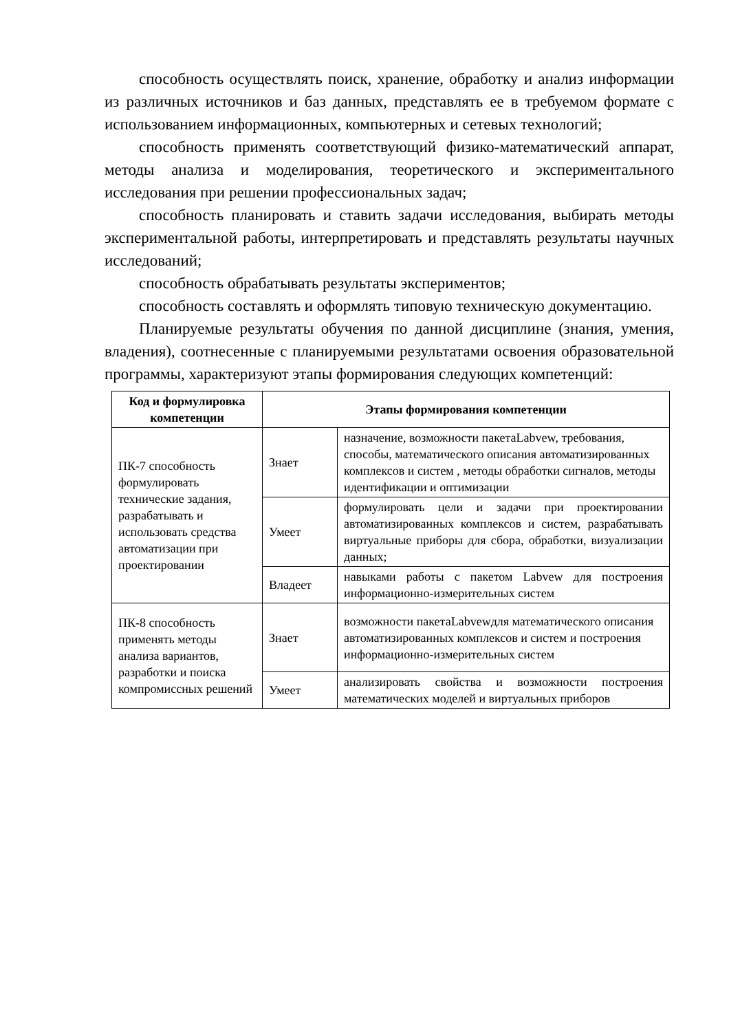способность осуществлять поиск, хранение, обработку и анализ информации из различных источников и баз данных, представлять ее в требуемом формате с использованием информационных, компьютерных и сетевых технологий;
способность применять соответствующий физико-математический аппарат, методы анализа и моделирования, теоретического и экспериментального исследования при решении профессиональных задач;
способность планировать и ставить задачи исследования, выбирать методы экспериментальной работы, интерпретировать и представлять результаты научных исследований;
способность обрабатывать результаты экспериментов;
способность составлять и оформлять типовую техническую документацию.
Планируемые результаты обучения по данной дисциплине (знания, умения, владения), соотнесенные с планируемыми результатами освоения образовательной программы, характеризуют этапы формирования следующих компетенций:
| Код и формулировка компетенции | Этапы формирования компетенции | |
| --- | --- | --- |
| ПК-7 способность формулировать технические задания, разрабатывать и использовать средства автоматизации при проектировании | Знает | назначение, возможности пакетаLabvew, требования, способы, математического описания автоматизированных комплексов и систем , методы обработки сигналов, методы идентификации и оптимизации |
| | Умеет | формулировать цели и задачи при проектировании автоматизированных комплексов и систем, разрабатывать виртуальные приборы для сбора, обработки, визуализации данных; |
| | Владеет | навыками работы с пакетом Labvew для построения информационно-измерительных систем |
| ПК-8 способность применять методы анализа вариантов, разработки и поиска компромиссных решений | Знает | возможности пакетаLabvewдля математического описания автоматизированных комплексов и систем и построения информационно-измерительных систем |
| | Умеет | анализировать свойства и возможности построения математических моделей и виртуальных приборов |